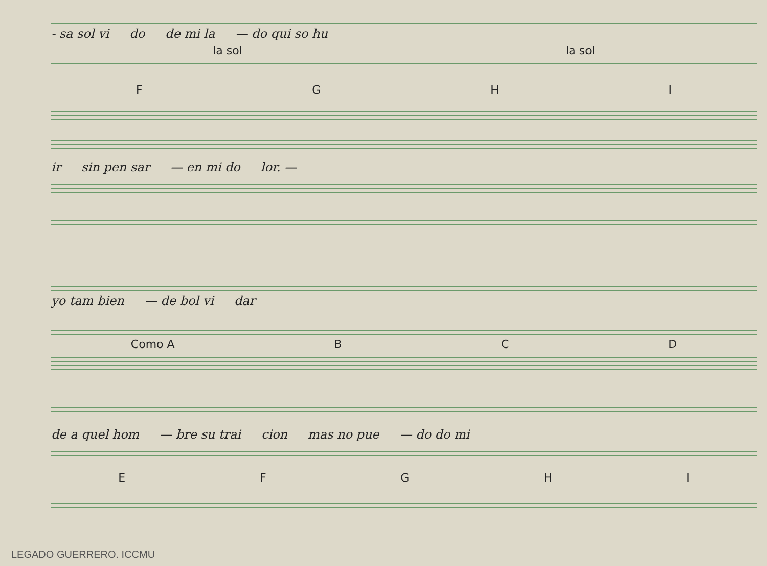- sa sol vi do de mi la — do qui so hu
la sol la sol
FGHI
ir sin pen sar — en mi do lor. —
yo tam bien — de bol vi dar
Como A BCD
de a quel hom — bre su trai cion mas no pue — do do mi
EFGHI
LEGADO GUERRERO. ICCMU